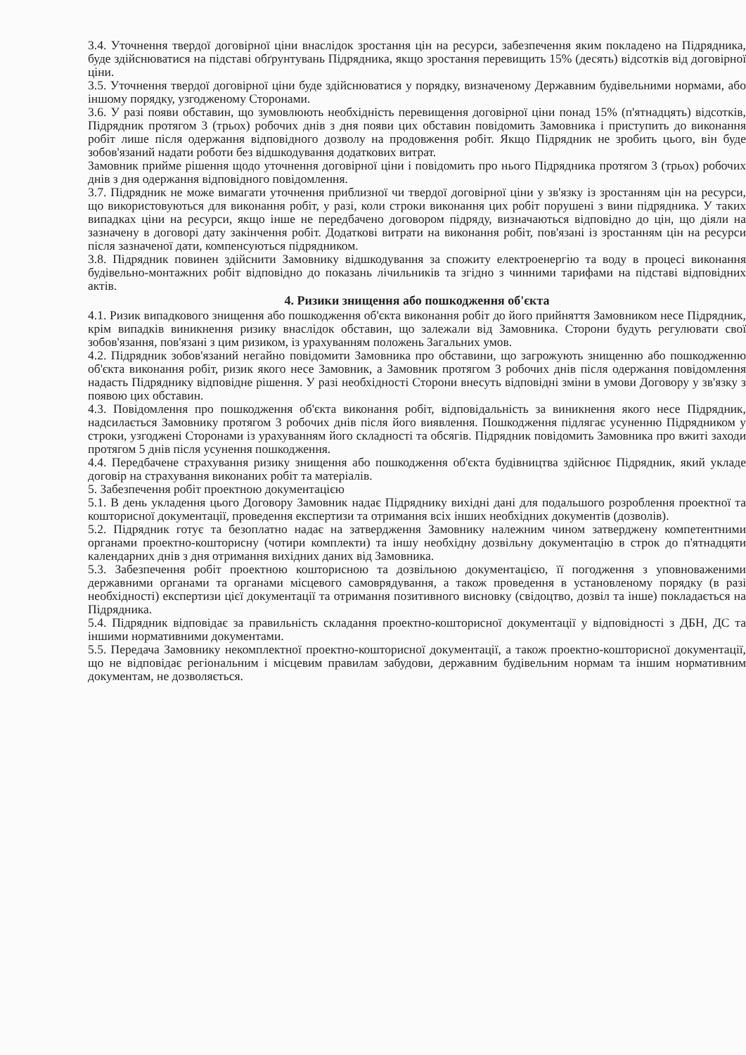3.4. Уточнення твердої договірної ціни внаслідок зростання цін на ресурси, забезпечення яким покладено на Підрядника, буде здійснюватися на підставі обґрунтувань Підрядника, якщо зростання перевищить 15% (десять) відсотків від договірної ціни.
3.5. Уточнення твердої договірної ціни буде здійснюватися у порядку, визначеному Державним будівельними нормами, або іншому порядку, узгодженому Сторонами.
3.6. У разі появи обставин, що зумовлюють необхідність перевищення договірної ціни понад 15% (п'ятнадцять) відсотків, Підрядник протягом 3 (трьох) робочих днів з дня появи цих обставин повідомить Замовника і приступить до виконання робіт лише після одержання відповідного дозволу на продовження робіт. Якщо Підрядник не зробить цього, він буде зобов'язаний надати роботи без відшкодування додаткових витрат.
Замовник прийме рішення щодо уточнення договірної ціни і повідомить про нього Підрядника протягом 3 (трьох) робочих днів з дня одержання відповідного повідомлення.
3.7. Підрядник не може вимагати уточнення приблизної чи твердої договірної ціни у зв'язку із зростанням цін на ресурси, що використовуються для виконання робіт, у разі, коли строки виконання цих робіт порушені з вини підрядника. У таких випадках ціни на ресурси, якщо інше не передбачено договором підряду, визначаються відповідно до цін, що діяли на зазначену в договорі дату закінчення робіт. Додаткові витрати на виконання робіт, пов'язані із зростанням цін на ресурси після зазначеної дати, компенсуються підрядником.
3.8. Підрядник повинен здійснити Замовнику відшкодування за спожиту електроенергію та воду в процесі виконання будівельно-монтажних робіт відповідно до показань лічильників та згідно з чинними тарифами на підставі відповідних актів.
4. Ризики знищення або пошкодження об'єкта
4.1. Ризик випадкового знищення або пошкодження об'єкта виконання робіт до його прийняття Замовником несе Підрядник, крім випадків виникнення ризику внаслідок обставин, що залежали від Замовника. Сторони будуть регулювати свої зобов'язання, пов'язані з цим ризиком, із урахуванням положень Загальних умов.
4.2. Підрядник зобов'язаний негайно повідомити Замовника про обставини, що загрожують знищенню або пошкодженню об'єкта виконання робіт, ризик якого несе Замовник, а Замовник протягом 3 робочих днів після одержання повідомлення надасть Підряднику відповідне рішення. У разі необхідності Сторони внесуть відповідні зміни в умови Договору у зв'язку з появою цих обставин.
4.3. Повідомлення про пошкодження об'єкта виконання робіт, відповідальність за виникнення якого несе Підрядник, надсилається Замовнику протягом 3 робочих днів після його виявлення. Пошкодження підлягає усуненню Підрядником у строки, узгоджені Сторонами із урахуванням його складності та обсягів. Підрядник повідомить Замовника про вжиті заходи протягом 5 днів після усунення пошкодження.
4.4. Передбачене страхування ризику знищення або пошкодження об'єкта будівництва здійснює Підрядник, який укладе договір на страхування виконаних робіт та матеріалів.
5. Забезпечення робіт проектною документацією
5.1. В день укладення цього Договору Замовник надає Підряднику вихідні дані для подальшого розроблення проектної та кошторисної документації, проведення експертизи та отримання всіх інших необхідних документів (дозволів).
5.2. Підрядник готує та безоплатно надає на затвердження Замовнику належним чином затверджену компетентними органами проектно-кошторисну (чотири комплекти) та іншу необхідну дозвільну документацію в строк до п'ятнадцяти календарних днів з дня отримання вихідних даних від Замовника.
5.3. Забезпечення робіт проектною кошторисною та дозвільною документацією, її погодження з уповноваженими державними органами та органами місцевого самоврядування, а також проведення в установленому порядку (в разі необхідності) експертизи цієї документації та отримання позитивного висновку (свідоцтво, дозвіл та інше) покладається на Підрядника.
5.4. Підрядник відповідає за правильність складання проектно-кошторисної документації у відповідності з ДБН, ДС та іншими нормативними документами.
5.5. Передача Замовнику некомплектної проектно-кошторисної документації, а також проектно-кошторисної документації, що не відповідає регіональним і місцевим правилам забудови, державним будівельним нормам та іншим нормативним документам, не дозволяється.